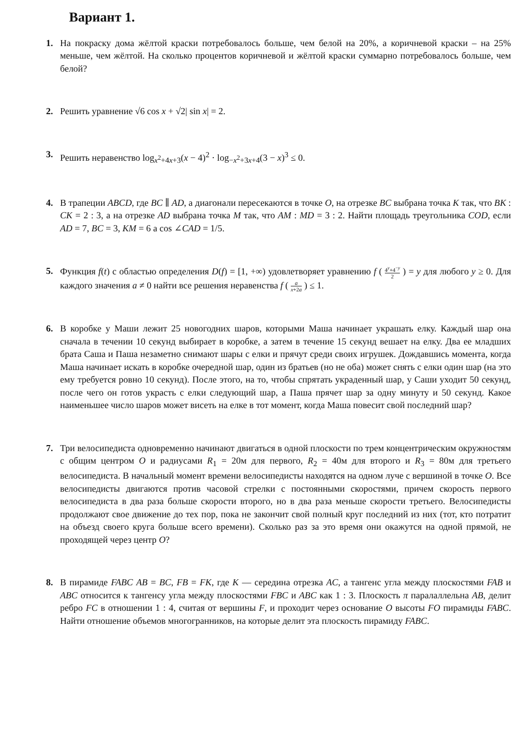Вариант 1.
1. На покраску дома жёлтой краски потребовалось больше, чем белой на 20%, а коричневой краски – на 25% меньше, чем жёлтой. На сколько процентов коричневой и жёлтой краски суммарно потребовалось больше, чем белой?
2. Решить уравнение √6 cos x + √2| sin x| = 2.
3. Решить неравенство log<sub>x<sup>2</sup>+4x+3</sub>(x − 4)<sup>2</sup> · log<sub>−x<sup>2</sup>+3x+4</sub>(3 − x)<sup>3</sup> ≤ 0.
4. В трапеции ABCD, где BC ∥ AD, а диагонали пересекаются в точке O, на отрезке BC выбрана точка K так, что BK : CK = 2 : 3, а на отрезке AD выбрана точка M так, что AM : MD = 3 : 2. Найти площадь треугольника COD, если AD = 7, BC = 3, KM = 6 а cos ∠CAD = 1/5.
5. Функция f(t) с областью определения D(f) = [1, +∞) удовлетворяет уравнению f ( 4<sup>y</sup>+4<sup>−y</sup> 2 ) = y для любого y ≥ 0. Для каждого значения a ≠ 0 найти все решения неравенства f ( a x+2a ) ≤ 1.
6. В коробке у Маши лежит 25 новогодних шаров, которыми Маша начинает украшать елку. Каждый шар она сначала в течении 10 секунд выбирает в коробке, а затем в течение 15 секунд вешает на елку. Два ее младших брата Саша и Паша незаметно снимают шары с елки и прячут среди своих игрушек. Дождавшись момента, когда Маша начинает искать в коробке очередной шар, один из братьев (но не оба) может снять с елки один шар (на это ему требуется ровно 10 секунд). После этого, на то, чтобы спрятать украденный шар, у Саши уходит 50 секунд, после чего он готов украсть с елки следующий шар, а Паша прячет шар за одну минуту и 50 секунд. Какое наименьшее число шаров может висеть на елке в тот момент, когда Маша повесит свой последний шар?
7. Три велосипедиста одновременно начинают двигаться в одной плоскости по трем концентрическим окружностям с общим центром O и радиусами R<sub>1</sub> = 20м для первого, R<sub>2</sub> = 40м для второго и R<sub>3</sub> = 80м для третьего велосипедиста. В начальный момент времени велосипедисты находятся на одном луче с вершиной в точке O. Все велосипедисты двигаются против часовой стрелки с постоянными скоростями, причем скорость первого велосипедиста в два раза больше скорости второго, но в два раза меньше скорости третьего. Велосипедисты продолжают свое движение до тех пор, пока не закончит свой полный круг последний из них (тот, кто потратит на объезд своего круга больше всего времени). Сколько раз за это время они окажутся на одной прямой, не проходящей через центр O?
8. В пирамиде FABC AB = BC, FB = FK, где K — середина отрезка AC, а тангенс угла между плоскостями FAB и ABC относится к тангенсу угла между плоскостями FBC и ABC как 1 : 3. Плоскость π паралаллельна AB, делит ребро FC в отношении 1 : 4, считая от вершины F, и проходит через основание O высоты FO пирамиды FABC. Найти отношение объемов многогранников, на которые делит эта плоскость пирамиду FABC.